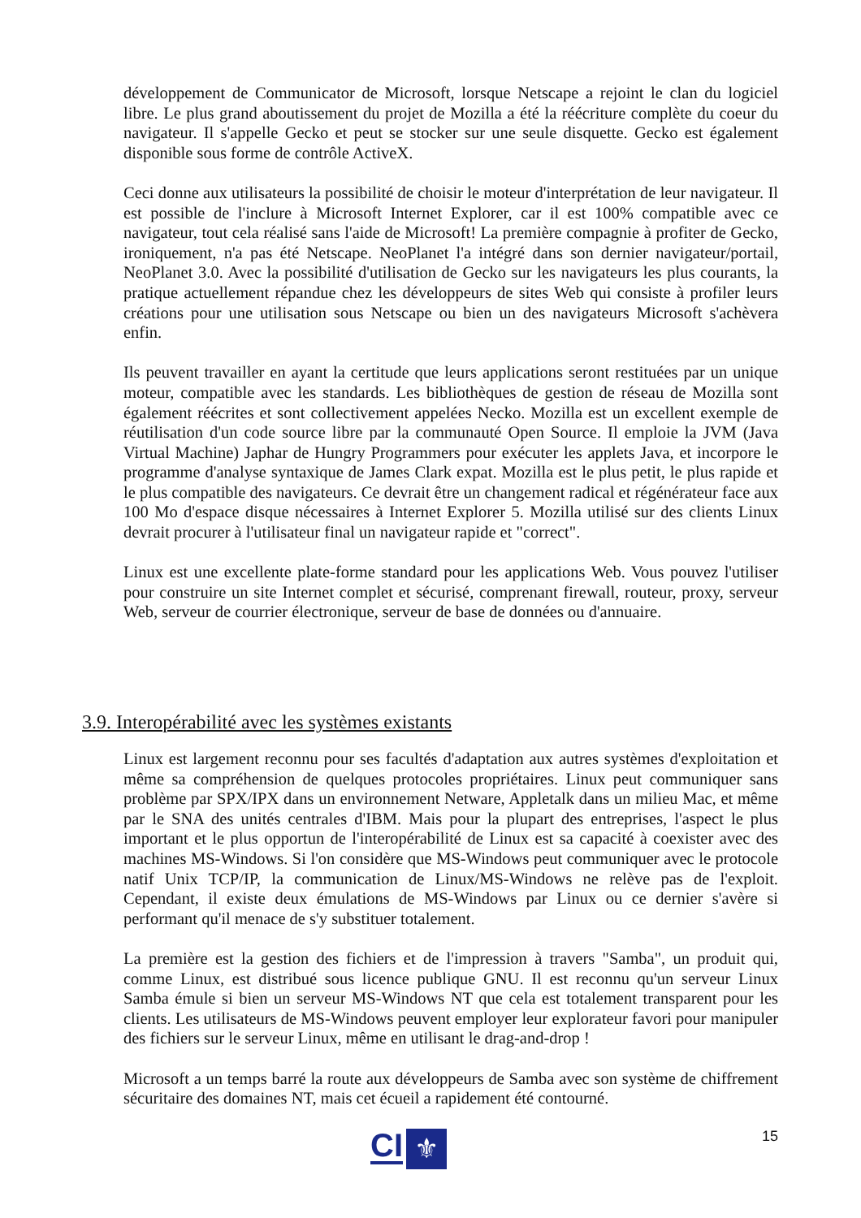développement de Communicator de Microsoft, lorsque Netscape a rejoint le clan du logiciel libre. Le plus grand aboutissement du projet de Mozilla a été la réécriture complète du coeur du navigateur. Il s'appelle Gecko et peut se stocker sur une seule disquette. Gecko est également disponible sous forme de contrôle ActiveX.
Ceci donne aux utilisateurs la possibilité de choisir le moteur d'interprétation de leur navigateur. Il est possible de l'inclure à Microsoft Internet Explorer, car il est 100% compatible avec ce navigateur, tout cela réalisé sans l'aide de Microsoft! La première compagnie à profiter de Gecko, ironiquement, n'a pas été Netscape. NeoPlanet l'a intégré dans son dernier navigateur/portail, NeoPlanet 3.0. Avec la possibilité d'utilisation de Gecko sur les navigateurs les plus courants, la pratique actuellement répandue chez les développeurs de sites Web qui consiste à profiler leurs créations pour une utilisation sous Netscape ou bien un des navigateurs Microsoft s'achèvera enfin.
Ils peuvent travailler en ayant la certitude que leurs applications seront restituées par un unique moteur, compatible avec les standards. Les bibliothèques de gestion de réseau de Mozilla sont également réécrites et sont collectivement appelées Necko. Mozilla est un excellent exemple de réutilisation d'un code source libre par la communauté Open Source. Il emploie la JVM (Java Virtual Machine) Japhar de Hungry Programmers pour exécuter les applets Java, et incorpore le programme d'analyse syntaxique de James Clark expat. Mozilla est le plus petit, le plus rapide et le plus compatible des navigateurs. Ce devrait être un changement radical et régénérateur face aux 100 Mo d'espace disque nécessaires à Internet Explorer 5. Mozilla utilisé sur des clients Linux devrait procurer à l'utilisateur final un navigateur rapide et "correct".
Linux est une excellente plate-forme standard pour les applications Web. Vous pouvez l'utiliser pour construire un site Internet complet et sécurisé, comprenant firewall, routeur, proxy, serveur Web, serveur de courrier électronique, serveur de base de données ou d'annuaire.
3.9. Interopérabilité avec les systèmes existants
Linux est largement reconnu pour ses facultés d'adaptation aux autres systèmes d'exploitation et même sa compréhension de quelques protocoles propriétaires. Linux peut communiquer sans problème par SPX/IPX dans un environnement Netware, Appletalk dans un milieu Mac, et même par le SNA des unités centrales d'IBM. Mais pour la plupart des entreprises, l'aspect le plus important et le plus opportun de l'interopérabilité de Linux est sa capacité à coexister avec des machines MS-Windows. Si l'on considère que MS-Windows peut communiquer avec le protocole natif Unix TCP/IP, la communication de Linux/MS-Windows ne relève pas de l'exploit. Cependant, il existe deux émulations de MS-Windows par Linux ou ce dernier s'avère si performant qu'il menace de s'y substituer totalement.
La première est la gestion des fichiers et de l'impression à travers "Samba", un produit qui, comme Linux, est distribué sous licence publique GNU. Il est reconnu qu'un serveur Linux Samba émule si bien un serveur MS-Windows NT que cela est totalement transparent pour les clients. Les utilisateurs de MS-Windows peuvent employer leur explorateur favori pour manipuler des fichiers sur le serveur Linux, même en utilisant le drag-and-drop !
Microsoft a un temps barré la route aux développeurs de Samba avec son système de chiffrement sécuritaire des domaines NT, mais cet écueil a rapidement été contourné.
CI
⚜
15